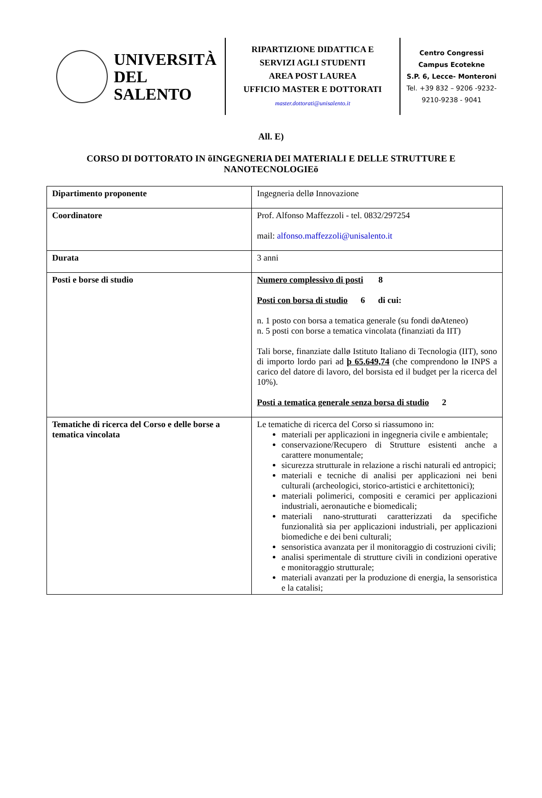UNIVERSITÀ
DEL SALENTO
RIPARTIZIONE DIDATTICA E
SERVIZI AGLI STUDENTI
AREA POST LAUREA
UFFICIO MASTER E DOTTORATI
master.dottorati@unisalento.it
Centro Congressi
Campus Ecotekne
S.P. 6, Lecce- Monteroni
Tel. +39 832 – 9206 -9232-
9210-9238 - 9041
All. E)
CORSO DI DOTTORATO IN õINGEGNERIA DEI MATERIALI E DELLE STRUTTURE E NANOTECNOLOGIEö
| Dipartimento proponente | Ingegneria dellø Innovazione |
| Coordinatore | Prof. Alfonso Maffezzoli - tel. 0832/297254 mail: alfonso.maffezzoli@unisalento.it |
| Durata | 3 anni |
| Posti e borse di studio | Numero complessivo di posti 8 Posti con borsa di studio 6 di cui: n. 1 posto con borsa a tematica generale (su fondi døAteneo) n. 5 posti con borse a tematica vincolata (finanziati da IIT) Tali borse, finanziate dallø Istituto Italiano di Tecnologia (IIT), sono di importo lordo pari ad þ 65.649,74 (che comprendono lø INPS a carico del datore di lavoro, del borsista ed il budget per la ricerca del 10%). Posti a tematica generale senza borsa di studio 2 |
| Tematiche di ricerca del Corso e delle borse a tematica vincolata | Le tematiche di ricerca del Corso si riassumono in: materiali per applicazioni in ingegneria civile e ambientale; conservazione/Recupero di Strutture esistenti anche a carattere monumentale; sicurezza strutturale in relazione a rischi naturali ed antropici; materiali e tecniche di analisi per applicazioni nei beni culturali (archeologici, storico-artistici e architettonici); materiali polimerici, compositi e ceramici per applicazioni industriali, aeronautiche e biomedicali; materiali nano-strutturati caratterizzati da specifiche funzionalità sia per applicazioni industriali, per applicazioni biomediche e dei beni culturali; sensoristica avanzata per il monitoraggio di costruzioni civili; analisi sperimentale di strutture civili in condizioni operative e monitoraggio strutturale; materiali avanzati per la produzione di energia, la sensoristica e la catalisi; |